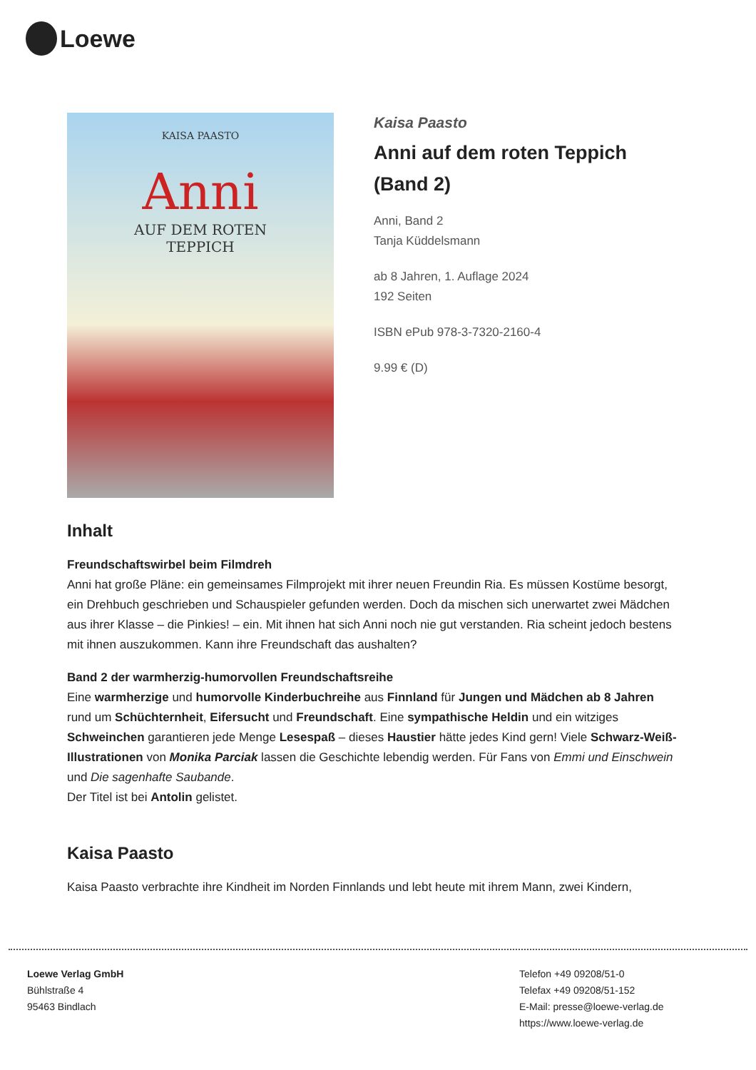Loewe
KAISA PAASTO
Anni
AUF DEM ROTEN
TEPPICH
Kaisa Paasto
Anni auf dem roten Teppich
(Band 2)
Anni, Band 2
Tanja Küddelsmann
ab 8 Jahren, 1. Auflage 2024
192 Seiten
ISBN ePub 978-3-7320-2160-4
9.99 € (D)
Inhalt
Freundschaftswirbel beim Filmdreh
Anni hat große Pläne: ein gemeinsames Filmprojekt mit ihrer neuen Freundin Ria. Es müssen Kostüme besorgt, ein Drehbuch geschrieben und Schauspieler gefunden werden. Doch da mischen sich unerwartet zwei Mädchen aus ihrer Klasse – die Pinkies! – ein. Mit ihnen hat sich Anni noch nie gut verstanden. Ria scheint jedoch bestens mit ihnen auszukommen. Kann ihre Freundschaft das aushalten?
Band 2 der warmherzig-humorvollen Freundschaftsreihe
Eine warmherzige und humorvolle Kinderbuchreihe aus Finnland für Jungen und Mädchen ab 8 Jahren rund um Schüchternheit, Eifersucht und Freundschaft. Eine sympathische Heldin und ein witziges Schweinchen garantieren jede Menge Lesespaß – dieses Haustier hätte jedes Kind gern! Viele Schwarz-Weiß-Illustrationen von Monika Parciak lassen die Geschichte lebendig werden. Für Fans von Emmi und Einschwein und Die sagenhafte Saubande.
Der Titel ist bei Antolin gelistet.
Kaisa Paasto
Kaisa Paasto verbrachte ihre Kindheit im Norden Finnlands und lebt heute mit ihrem Mann, zwei Kindern,
Loewe Verlag GmbH
Bühlstraße 4
95463 Bindlach
Telefon +49 09208/51-0
Telefax +49 09208/51-152
E-Mail: presse@loewe-verlag.de
https://www.loewe-verlag.de